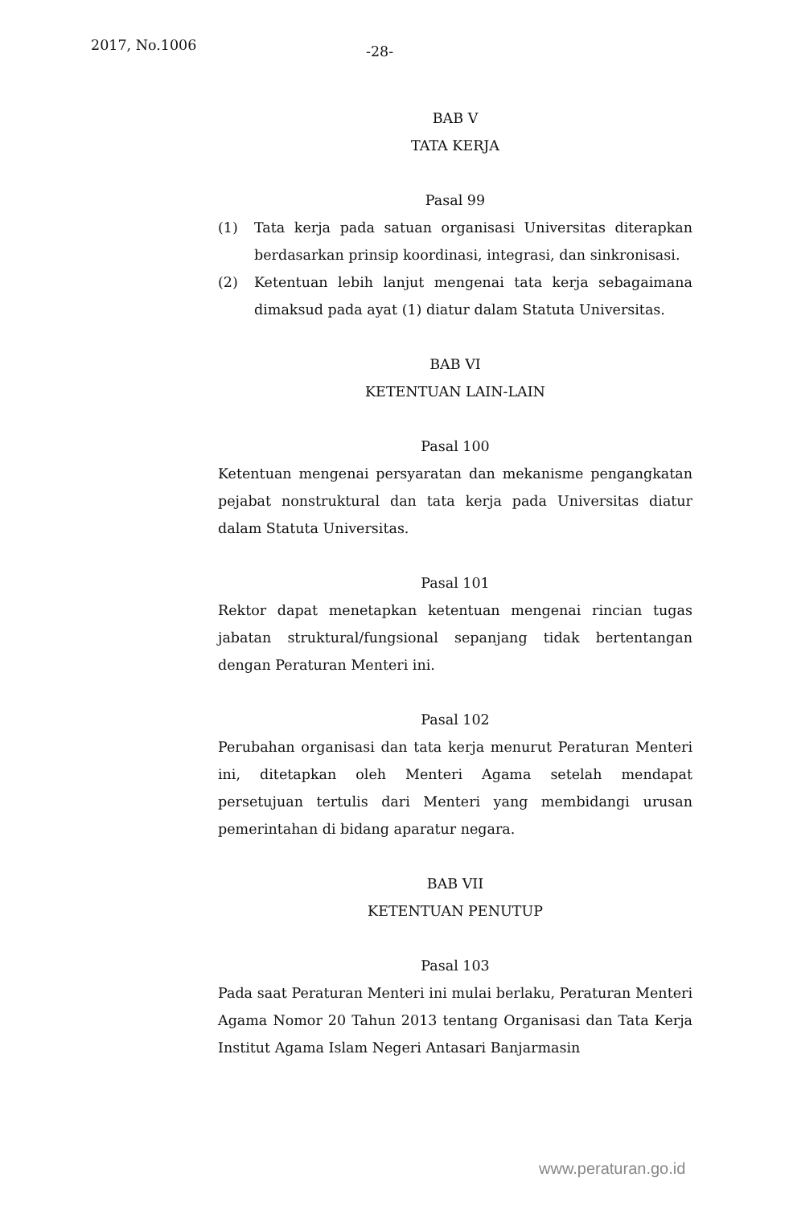2017, No.1006 -28-
BAB V
TATA KERJA
Pasal 99
(1) Tata kerja pada satuan organisasi Universitas diterapkan berdasarkan prinsip koordinasi, integrasi, dan sinkronisasi.
(2) Ketentuan lebih lanjut mengenai tata kerja sebagaimana dimaksud pada ayat (1) diatur dalam Statuta Universitas.
BAB VI
KETENTUAN LAIN-LAIN
Pasal 100
Ketentuan mengenai persyaratan dan mekanisme pengangkatan pejabat nonstruktural dan tata kerja pada Universitas diatur dalam Statuta Universitas.
Pasal 101
Rektor dapat menetapkan ketentuan mengenai rincian tugas jabatan struktural/fungsional sepanjang tidak bertentangan dengan Peraturan Menteri ini.
Pasal 102
Perubahan organisasi dan tata kerja menurut Peraturan Menteri ini, ditetapkan oleh Menteri Agama setelah mendapat persetujuan tertulis dari Menteri yang membidangi urusan pemerintahan di bidang aparatur negara.
BAB VII
KETENTUAN PENUTUP
Pasal 103
Pada saat Peraturan Menteri ini mulai berlaku, Peraturan Menteri Agama Nomor 20 Tahun 2013 tentang Organisasi dan Tata Kerja Institut Agama Islam Negeri Antasari Banjarmasin
www.peraturan.go.id